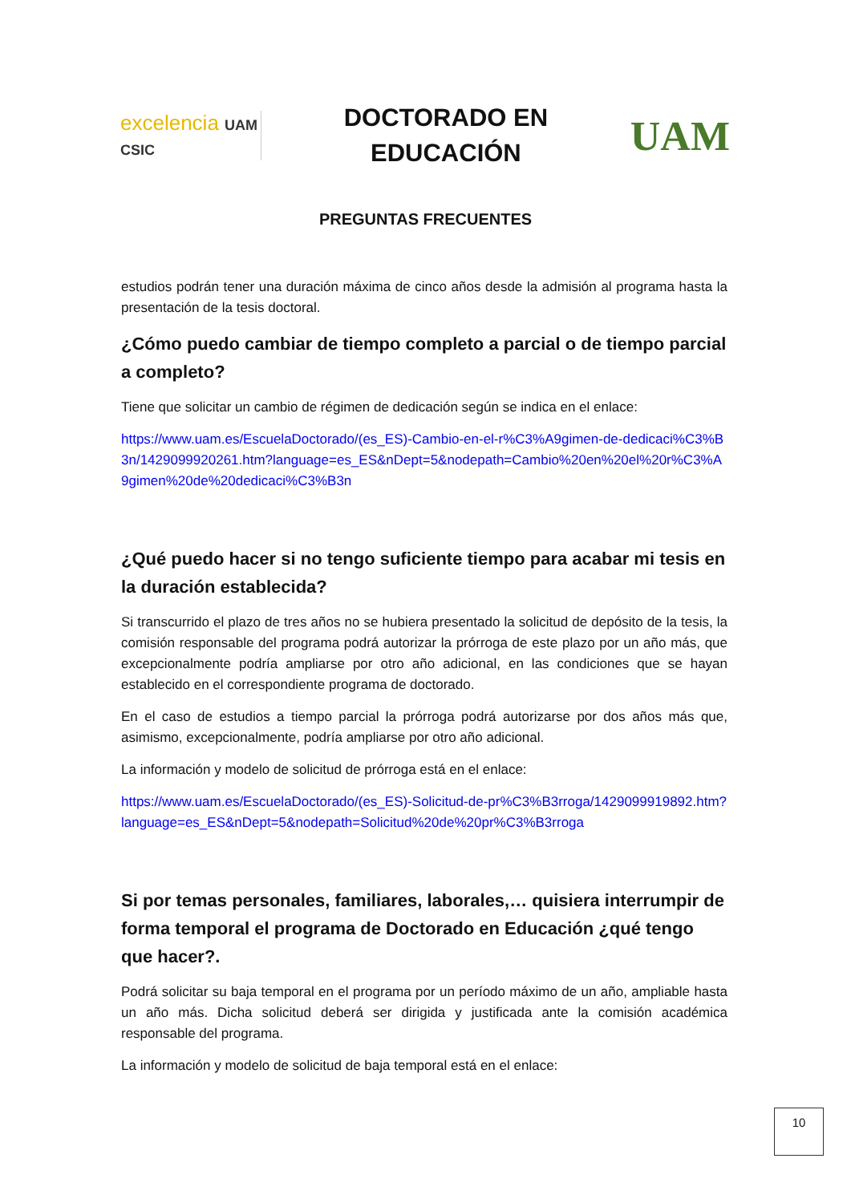excelencia UAM CSIC
DOCTORADO EN
EDUCACIÓN
UAM
PREGUNTAS FRECUENTES
estudios podrán tener una duración máxima de cinco años desde la admisión al programa hasta la presentación de la tesis doctoral.
¿Cómo puedo cambiar de tiempo completo a parcial o de tiempo parcial a completo?
Tiene que solicitar un cambio de régimen de dedicación según se indica en el enlace:
https://www.uam.es/EscuelaDoctorado/(es_ES)-Cambio-en-el-r%C3%A9gimen-de-dedicaci%C3%B3n/1429099920261.htm?language=es_ES&nDept=5&nodepath=Cambio%20en%20el%20r%C3%A9gimen%20de%20dedicaci%C3%B3n
¿Qué puedo hacer si no tengo suficiente tiempo para acabar mi tesis en la duración establecida?
Si transcurrido el plazo de tres años no se hubiera presentado la solicitud de depósito de la tesis, la comisión responsable del programa podrá autorizar la prórroga de este plazo por un año más, que excepcionalmente podría ampliarse por otro año adicional, en las condiciones que se hayan establecido en el correspondiente programa de doctorado.
En el caso de estudios a tiempo parcial la prórroga podrá autorizarse por dos años más que, asimismo, excepcionalmente, podría ampliarse por otro año adicional.
La información y modelo de solicitud de prórroga está en el enlace:
https://www.uam.es/EscuelaDoctorado/(es_ES)-Solicitud-de-pr%C3%B3rroga/1429099919892.htm?language=es_ES&nDept=5&nodepath=Solicitud%20de%20pr%C3%B3rroga
Si por temas personales, familiares, laborales,… quisiera interrumpir de forma temporal el programa de Doctorado en Educación ¿qué tengo que hacer?.
Podrá solicitar su baja temporal en el programa por un período máximo de un año, ampliable hasta un año más. Dicha solicitud deberá ser dirigida y justificada ante la comisión académica responsable del programa.
La información y modelo de solicitud de baja temporal está en el enlace:
10